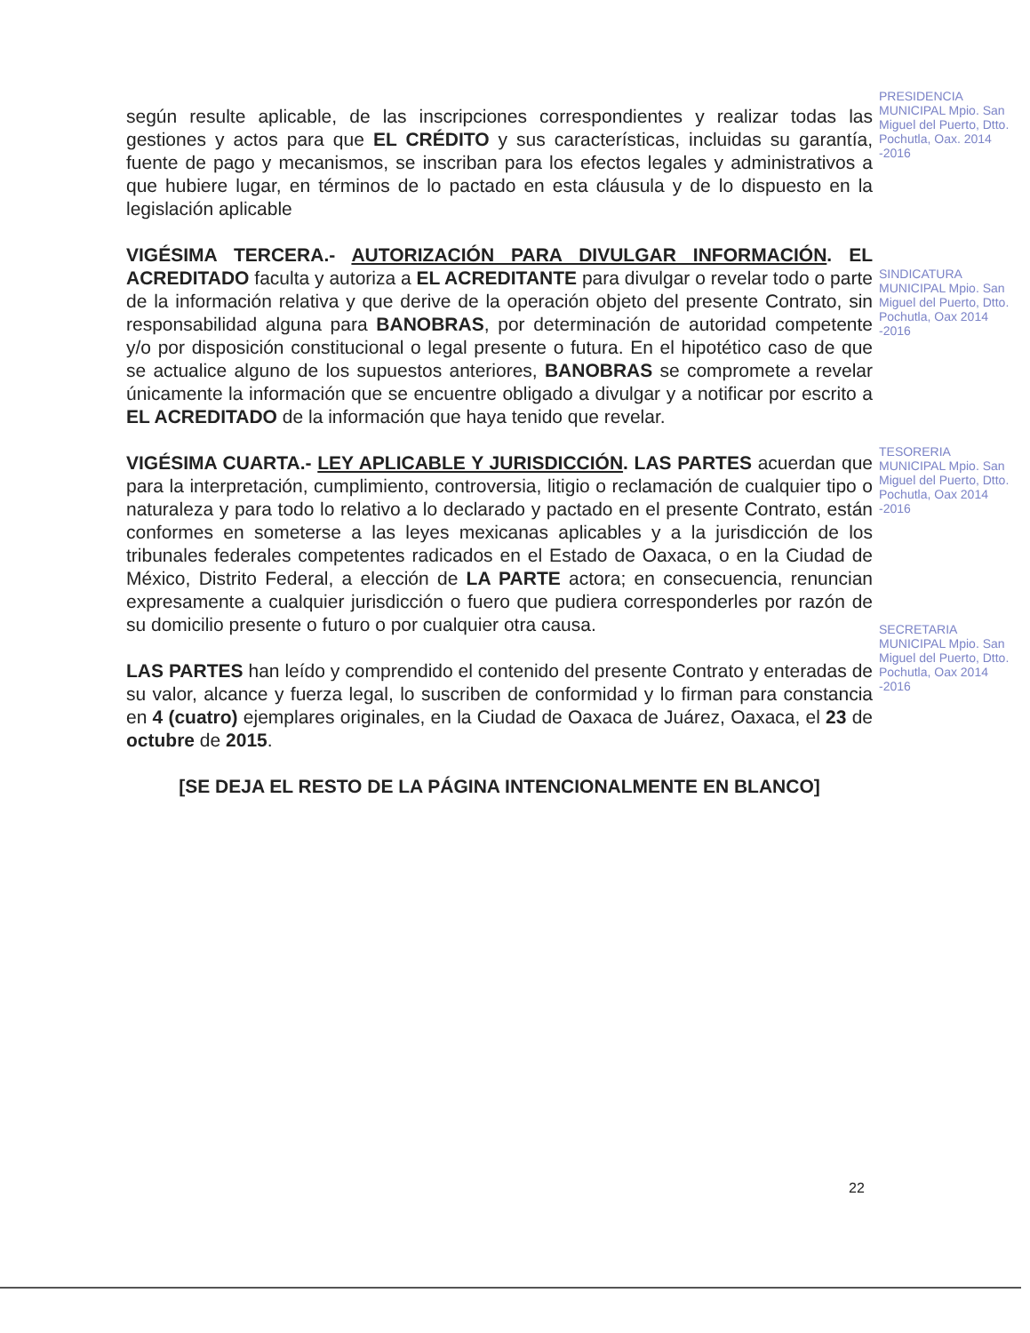según resulte aplicable, de las inscripciones correspondientes y realizar todas las gestiones y actos para que EL CRÉDITO y sus características, incluidas su garantía, fuente de pago y mecanismos, se inscriban para los efectos legales y administrativos a que hubiere lugar, en términos de lo pactado en esta cláusula y de lo dispuesto en la legislación aplicable
VIGÉSIMA TERCERA.- AUTORIZACIÓN PARA DIVULGAR INFORMACIÓN. EL ACREDITADO faculta y autoriza a EL ACREDITANTE para divulgar o revelar todo o parte de la información relativa y que derive de la operación objeto del presente Contrato, sin responsabilidad alguna para BANOBRAS, por determinación de autoridad competente y/o por disposición constitucional o legal presente o futura. En el hipotético caso de que se actualice alguno de los supuestos anteriores, BANOBRAS se compromete a revelar únicamente la información que se encuentre obligado a divulgar y a notificar por escrito a EL ACREDITADO de la información que haya tenido que revelar.
VIGÉSIMA CUARTA.- LEY APLICABLE Y JURISDICCIÓN. LAS PARTES acuerdan que para la interpretación, cumplimiento, controversia, litigio o reclamación de cualquier tipo o naturaleza y para todo lo relativo a lo declarado y pactado en el presente Contrato, están conformes en someterse a las leyes mexicanas aplicables y a la jurisdicción de los tribunales federales competentes radicados en el Estado de Oaxaca, o en la Ciudad de México, Distrito Federal, a elección de LA PARTE actora; en consecuencia, renuncian expresamente a cualquier jurisdicción o fuero que pudiera corresponderles por razón de su domicilio presente o futuro o por cualquier otra causa.
LAS PARTES han leído y comprendido el contenido del presente Contrato y enteradas de su valor, alcance y fuerza legal, lo suscriben de conformidad y lo firman para constancia en 4 (cuatro) ejemplares originales, en la Ciudad de Oaxaca de Juárez, Oaxaca, el 23 de octubre de 2015.
[SE DEJA EL RESTO DE LA PÁGINA INTENCIONALMENTE EN BLANCO]
PRESIDENCIA MUNICIPAL Mpio. San Miguel del Puerto, Dtto. Pochutla, Oax. 2014 -2016
SINDICATURA MUNICIPAL Mpio. San Miguel del Puerto, Dtto. Pochutla, Oax 2014 -2016
TESORERIA MUNICIPAL Mpio. San Miguel del Puerto, Dtto. Pochutla, Oax 2014 -2016
SECRETARIA MUNICIPAL Mpio. San Miguel del Puerto, Dtto. Pochutla, Oax 2014 -2016
22